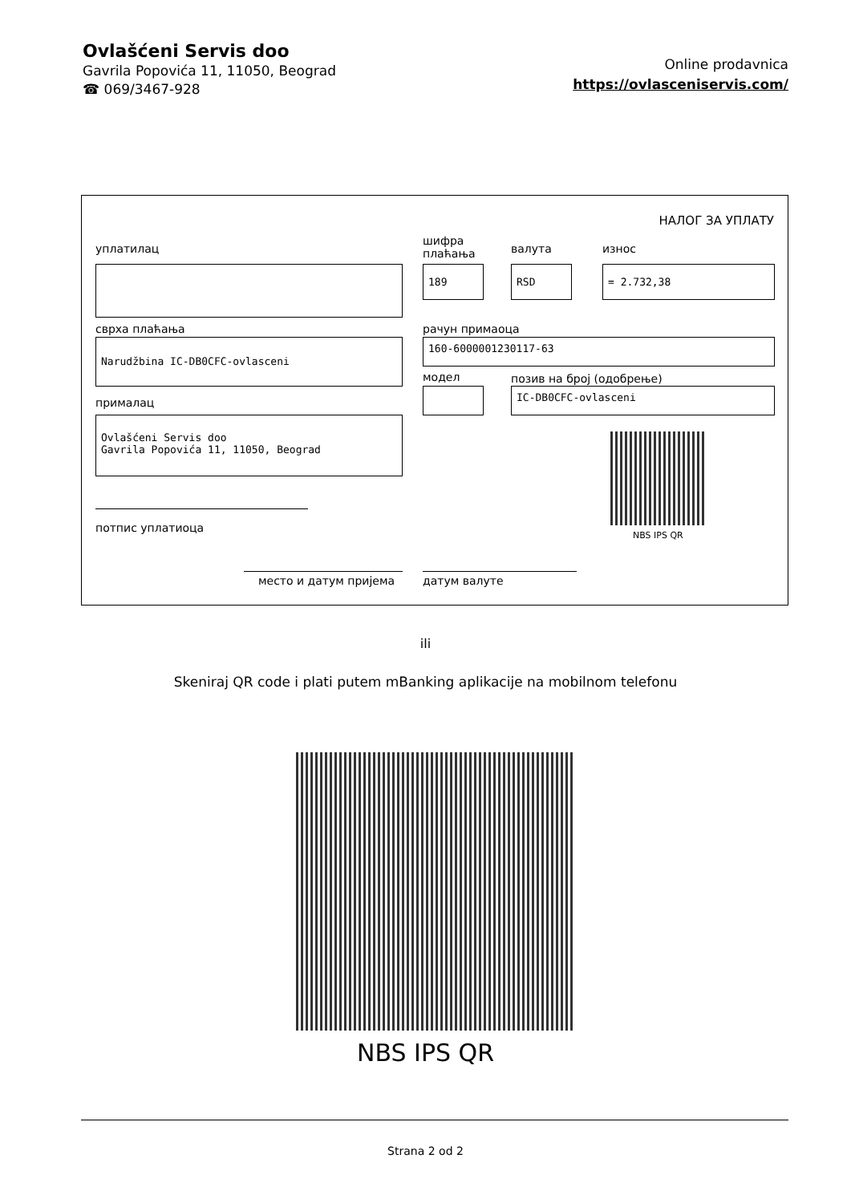Ovlašćeni Servis doo
Gavrila Popovića 11, 11050, Beograd
☎ 069/3467-928
Online prodavnica
https://ovlasceniservis.com/
НАЛОГ ЗА УПЛАТУ
уплатилац
шифра
плаћања
валута износ
189 RSD = 2.732,38
сврха плаћања рачун примаоца
Narudžbina IC-DB0CFC-ovlasceni 160-6000001230117-63
модел позив на број (одобрење)
прималац
IC-DB0CFC-ovlasceni
Ovlašćeni Servis doo
Gavrila Popovića 11, 11050, Beograd
NBS IPS QR
потпис уплатиоца
место и датум пријема датум валуте
ili
Skeniraj QR code i plati putem mBanking aplikacije na mobilnom telefonu
NBS IPS QR
Strana 2 od 2